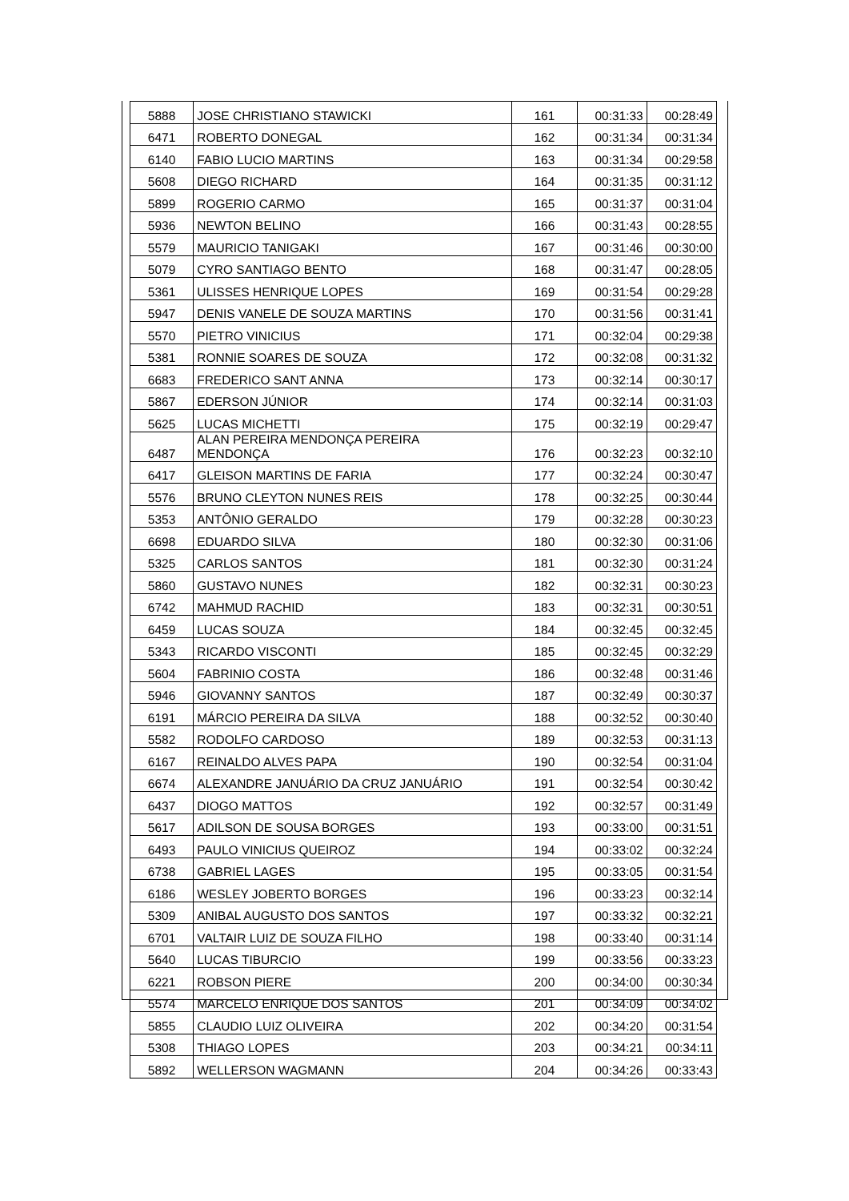| 5888 | JOSE CHRISTIANO STAWICKI | 161 | 00:31:33 | 00:28:49 |
| 6471 | ROBERTO DONEGAL | 162 | 00:31:34 | 00:31:34 |
| 6140 | FABIO LUCIO MARTINS | 163 | 00:31:34 | 00:29:58 |
| 5608 | DIEGO RICHARD | 164 | 00:31:35 | 00:31:12 |
| 5899 | ROGERIO CARMO | 165 | 00:31:37 | 00:31:04 |
| 5936 | NEWTON BELINO | 166 | 00:31:43 | 00:28:55 |
| 5579 | MAURICIO TANIGAKI | 167 | 00:31:46 | 00:30:00 |
| 5079 | CYRO SANTIAGO BENTO | 168 | 00:31:47 | 00:28:05 |
| 5361 | ULISSES HENRIQUE LOPES | 169 | 00:31:54 | 00:29:28 |
| 5947 | DENIS VANELE DE SOUZA MARTINS | 170 | 00:31:56 | 00:31:41 |
| 5570 | PIETRO VINICIUS | 171 | 00:32:04 | 00:29:38 |
| 5381 | RONNIE SOARES DE SOUZA | 172 | 00:32:08 | 00:31:32 |
| 6683 | FREDERICO SANT ANNA | 173 | 00:32:14 | 00:30:17 |
| 5867 | EDERSON JÚNIOR | 174 | 00:32:14 | 00:31:03 |
| 5625 | LUCAS MICHETTI | 175 | 00:32:19 | 00:29:47 |
| 6487 | ALAN PEREIRA MENDONÇA PEREIRA MENDONÇA | 176 | 00:32:23 | 00:32:10 |
| 6417 | GLEISON MARTINS DE FARIA | 177 | 00:32:24 | 00:30:47 |
| 5576 | BRUNO CLEYTON NUNES REIS | 178 | 00:32:25 | 00:30:44 |
| 5353 | ANTÔNIO GERALDO | 179 | 00:32:28 | 00:30:23 |
| 6698 | EDUARDO SILVA | 180 | 00:32:30 | 00:31:06 |
| 5325 | CARLOS SANTOS | 181 | 00:32:30 | 00:31:24 |
| 5860 | GUSTAVO NUNES | 182 | 00:32:31 | 00:30:23 |
| 6742 | MAHMUD RACHID | 183 | 00:32:31 | 00:30:51 |
| 6459 | LUCAS SOUZA | 184 | 00:32:45 | 00:32:45 |
| 5343 | RICARDO VISCONTI | 185 | 00:32:45 | 00:32:29 |
| 5604 | FABRINIO COSTA | 186 | 00:32:48 | 00:31:46 |
| 5946 | GIOVANNY SANTOS | 187 | 00:32:49 | 00:30:37 |
| 6191 | MÁRCIO PEREIRA DA SILVA | 188 | 00:32:52 | 00:30:40 |
| 5582 | RODOLFO CARDOSO | 189 | 00:32:53 | 00:31:13 |
| 6167 | REINALDO ALVES PAPA | 190 | 00:32:54 | 00:31:04 |
| 6674 | ALEXANDRE JANUÁRIO DA CRUZ JANUÁRIO | 191 | 00:32:54 | 00:30:42 |
| 6437 | DIOGO MATTOS | 192 | 00:32:57 | 00:31:49 |
| 5617 | ADILSON DE SOUSA BORGES | 193 | 00:33:00 | 00:31:51 |
| 6493 | PAULO VINICIUS QUEIROZ | 194 | 00:33:02 | 00:32:24 |
| 6738 | GABRIEL LAGES | 195 | 00:33:05 | 00:31:54 |
| 6186 | WESLEY JOBERTO BORGES | 196 | 00:33:23 | 00:32:14 |
| 5309 | ANIBAL AUGUSTO DOS SANTOS | 197 | 00:33:32 | 00:32:21 |
| 6701 | VALTAIR LUIZ DE SOUZA FILHO | 198 | 00:33:40 | 00:31:14 |
| 5640 | LUCAS TIBURCIO | 199 | 00:33:56 | 00:33:23 |
| 6221 | ROBSON PIERE | 200 | 00:34:00 | 00:30:34 |
| 5574 | MARCELO ENRIQUE DOS SANTOS | 201 | 00:34:09 | 00:34:02 |
| 5855 | CLAUDIO LUIZ OLIVEIRA | 202 | 00:34:20 | 00:31:54 |
| 5308 | THIAGO LOPES | 203 | 00:34:21 | 00:34:11 |
| 5892 | WELLERSON WAGMANN | 204 | 00:34:26 | 00:33:43 |